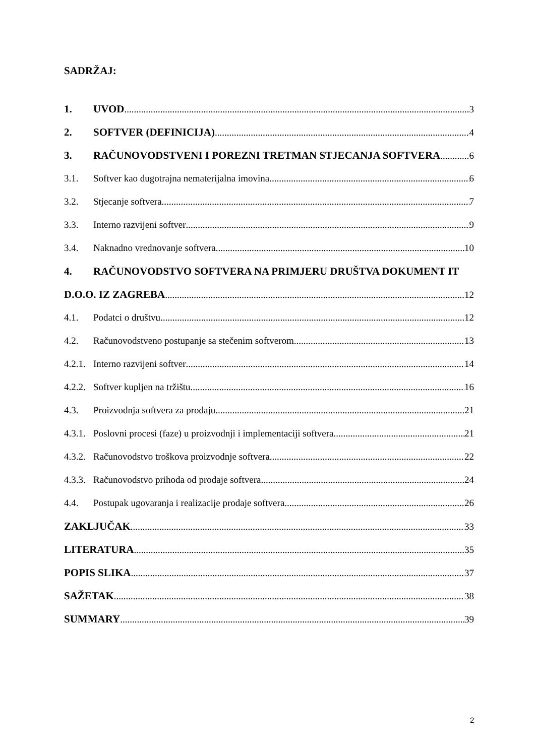SADRŽAJ:
1. UVOD 3
2. SOFTVER (DEFINICIJA) 4
3. RAČUNOVODSTVENI I POREZNI TRETMAN STJECANJA SOFTVERA 6
3.1. Softver kao dugotrajna nematerijalna imovina 6
3.2. Stjecanje softvera 7
3.3. Interno razvijeni softver 9
3.4. Naknadno vrednovanje softvera 10
4. RAČUNOVODSTVO SOFTVERA NA PRIMJERU DRUŠTVA DOKUMENT IT
D.O.O. IZ ZAGREBA 12
4.1. Podatci o društvu 12
4.2. Računovodstveno postupanje sa stečenim softverom 13
4.2.1. Interno razvijeni softver 14
4.2.2. Softver kupljen na tržištu 16
4.3. Proizvodnja softvera za prodaju 21
4.3.1. Poslovni procesi (faze) u proizvodnji i implementaciji softvera 21
4.3.2. Računovodstvo troškova proizvodnje softvera 22
4.3.3. Računovodstvo prihoda od prodaje softvera 24
4.4. Postupak ugovaranja i realizacije prodaje softvera 26
ZAKLJUČAK 33
LITERATURA 35
POPIS SLIKA 37
SAŽETAK 38
SUMMARY 39
2